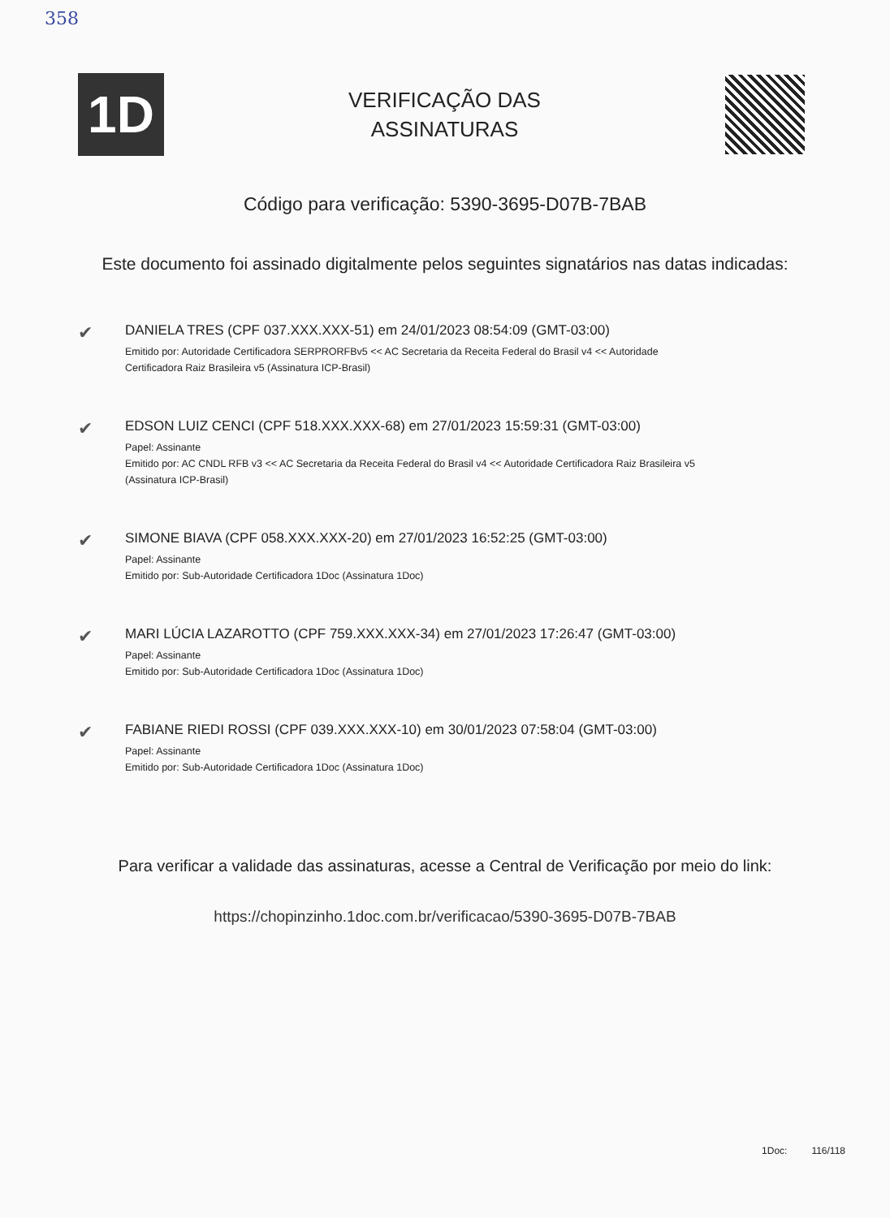358
1D
VERIFICAÇÃO DAS
ASSINATURAS
Código para verificação: 5390-3695-D07B-7BAB
Este documento foi assinado digitalmente pelos seguintes signatários nas datas indicadas:
✔
DANIELA TRES (CPF 037.XXX.XXX-51) em 24/01/2023 08:54:09 (GMT-03:00)
Emitido por: Autoridade Certificadora SERPRORFBv5 << AC Secretaria da Receita Federal do Brasil v4 << Autoridade
Certificadora Raiz Brasileira v5 (Assinatura ICP-Brasil)
✔
EDSON LUIZ CENCI (CPF 518.XXX.XXX-68) em 27/01/2023 15:59:31 (GMT-03:00)
Papel: Assinante
Emitido por: AC CNDL RFB v3 << AC Secretaria da Receita Federal do Brasil v4 << Autoridade Certificadora Raiz Brasileira v5
(Assinatura ICP-Brasil)
✔
SIMONE BIAVA (CPF 058.XXX.XXX-20) em 27/01/2023 16:52:25 (GMT-03:00)
Papel: Assinante
Emitido por: Sub-Autoridade Certificadora 1Doc (Assinatura 1Doc)
✔
MARI LÚCIA LAZAROTTO (CPF 759.XXX.XXX-34) em 27/01/2023 17:26:47 (GMT-03:00)
Papel: Assinante
Emitido por: Sub-Autoridade Certificadora 1Doc (Assinatura 1Doc)
✔
FABIANE RIEDI ROSSI (CPF 039.XXX.XXX-10) em 30/01/2023 07:58:04 (GMT-03:00)
Papel: Assinante
Emitido por: Sub-Autoridade Certificadora 1Doc (Assinatura 1Doc)
Para verificar a validade das assinaturas, acesse a Central de Verificação por meio do link:
https://chopinzinho.1doc.com.br/verificacao/5390-3695-D07B-7BAB
1Doc: 116/118